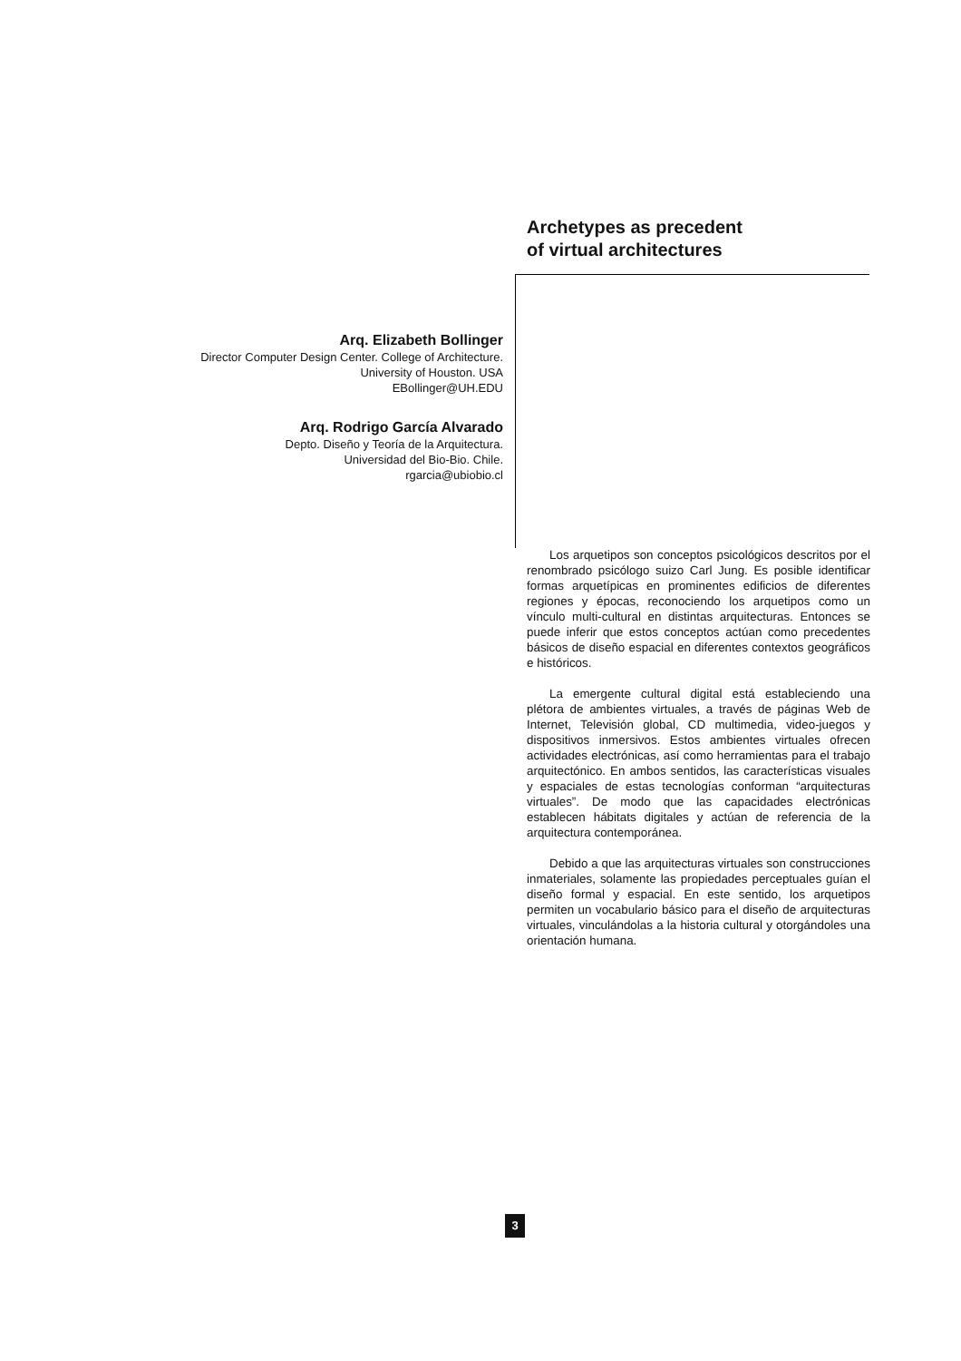Archetypes as precedent
of virtual architectures
Arq. Elizabeth Bollinger
Director Computer Design Center. College of Architecture.
University of Houston. USA
EBollinger@UH.EDU
Arq. Rodrigo García Alvarado
Depto. Diseño y Teoría de la Arquitectura.
Universidad del Bio-Bio. Chile.
rgarcia@ubiobio.cl
Los arquetipos son conceptos psicológicos descritos por el renombrado psicólogo suizo Carl Jung. Es posible identificar formas arquetípicas en prominentes edificios de diferentes regiones y épocas, reconociendo los arquetipos como un vínculo multi-cultural en distintas arquitecturas. Entonces se puede inferir que estos conceptos actúan como precedentes básicos de diseño espacial en diferentes contextos geográficos e históricos.
La emergente cultural digital está estableciendo una plétora de ambientes virtuales, a través de páginas Web de Internet, Televisión global, CD multimedia, video-juegos y dispositivos inmersivos. Estos ambientes virtuales ofrecen actividades electrónicas, así como herramientas para el trabajo arquitectónico. En ambos sentidos, las características visuales y espaciales de estas tecnologías conforman “arquitecturas virtuales”. De modo que las capacidades electrónicas establecen hábitats digitales y actúan de referencia de la arquitectura contemporánea.
Debido a que las arquitecturas virtuales son construcciones inmateriales, solamente las propiedades perceptuales guían el diseño formal y espacial. En este sentido, los arquetipos permiten un vocabulario básico para el diseño de arquitecturas virtuales, vinculándolas a la historia cultural y otorgándoles una orientación humana.
3